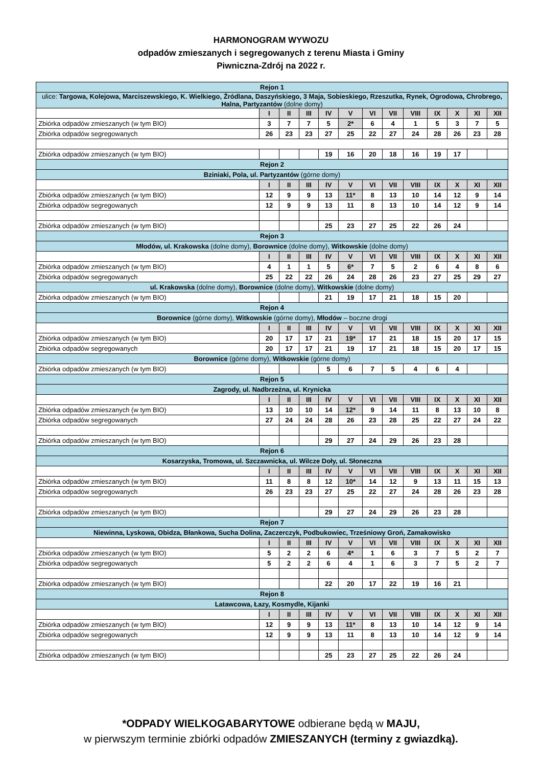HARMONOGRAM WYWOZU
odpadów zmieszanych i segregowanych z terenu Miasta i Gminy
Piwniczna-Zdrój na 2022 r.
| Rejon 1 | | | | | | | | | | | | |
| ulice: Targowa, Kolejowa, Marciszewskiego, K. Wielkiego, Źródlana, Daszyńskiego, 3 Maja, Sobieskiego, Rzeszutka, Rynek, Ogrodowa, Chrobrego, Halna, Partyzantów (dolne domy) | | | | | | | | | | | | |
| | I | II | III | IV | V | VI | VII | VIII | IX | X | XI | XII |
| Zbiórka odpadów zmieszanych (w tym BIO) | 3 | 7 | 7 | 5 | 2* | 6 | 4 | 1 | 5 | 3 | 7 | 5 |
| Zbiórka odpadów segregowanych | 26 | 23 | 23 | 27 | 25 | 22 | 27 | 24 | 28 | 26 | 23 | 28 |
| Zbiórka odpadów zmieszanych (w tym BIO) | | | | 19 | 16 | 20 | 18 | 16 | 19 | 17 | | |
| Rejon 2 | | | | | | | | | | | | |
| Bziniaki, Pola, ul. Partyzantów (górne domy) | | | | | | | | | | | | |
| | I | II | III | IV | V | VI | VII | VIII | IX | X | XI | XII |
| Zbiórka odpadów zmieszanych (w tym BIO) | 12 | 9 | 9 | 13 | 11* | 8 | 13 | 10 | 14 | 12 | 9 | 14 |
| Zbiórka odpadów segregowanych | 12 | 9 | 9 | 13 | 11 | 8 | 13 | 10 | 14 | 12 | 9 | 14 |
| Zbiórka odpadów zmieszanych (w tym BIO) | | | | 25 | 23 | 27 | 25 | 22 | 26 | 24 | | |
| Rejon 3 | | | | | | | | | | | | |
| Młodów, ul. Krakowska (dolne domy), Borownice (dolne domy), Witkowskie (dolne domy) | | | | | | | | | | | | |
| | I | II | III | IV | V | VI | VII | VIII | IX | X | XI | XII |
| Zbiórka odpadów zmieszanych (w tym BIO) | 4 | 1 | 1 | 5 | 6* | 7 | 5 | 2 | 6 | 4 | 8 | 6 |
| Zbiórka odpadów segregowanych | 25 | 22 | 22 | 26 | 24 | 28 | 26 | 23 | 27 | 25 | 29 | 27 |
| ul. Krakowska (dolne domy), Borownice (dolne domy), Witkowskie (dolne domy) | | | | | | | | | | | | |
| Zbiórka odpadów zmieszanych (w tym BIO) | | | | 21 | 19 | 17 | 21 | 18 | 15 | 20 | | |
| Rejon 4 | | | | | | | | | | | | |
| Borownice (górne domy), Witkowskie (górne domy), Młodów – boczne drogi | | | | | | | | | | | | |
| | I | II | III | IV | V | VI | VII | VIII | IX | X | XI | XII |
| Zbiórka odpadów zmieszanych (w tym BIO) | 20 | 17 | 17 | 21 | 19* | 17 | 21 | 18 | 15 | 20 | 17 | 15 |
| Zbiórka odpadów segregowanych | 20 | 17 | 17 | 21 | 19 | 17 | 21 | 18 | 15 | 20 | 17 | 15 |
| Borownice (górne domy), Witkowskie (górne domy) | | | | | | | | | | | | |
| Zbiórka odpadów zmieszanych (w tym BIO) | | | | 5 | 6 | 7 | 5 | 4 | 6 | 4 | | |
| Rejon 5 | | | | | | | | | | | | |
| Zagrody, ul. Nadbrzeżna, ul. Krynicka | | | | | | | | | | | | |
| | I | II | III | IV | V | VI | VII | VIII | IX | X | XI | XII |
| Zbiórka odpadów zmieszanych (w tym BIO) | 13 | 10 | 10 | 14 | 12* | 9 | 14 | 11 | 8 | 13 | 10 | 8 |
| Zbiórka odpadów segregowanych | 27 | 24 | 24 | 28 | 26 | 23 | 28 | 25 | 22 | 27 | 24 | 22 |
| Zbiórka odpadów zmieszanych (w tym BIO) | | | | 29 | 27 | 24 | 29 | 26 | 23 | 28 | | |
| Rejon 6 | | | | | | | | | | | | |
| Kosarzyska, Tromowa, ul. Szczawnicka, ul. Wilcze Doły, ul. Słoneczna | | | | | | | | | | | | |
| | I | II | III | IV | V | VI | VII | VIII | IX | X | XI | XII |
| Zbiórka odpadów zmieszanych (w tym BIO) | 11 | 8 | 8 | 12 | 10* | 14 | 12 | 9 | 13 | 11 | 15 | 13 |
| Zbiórka odpadów segregowanych | 26 | 23 | 23 | 27 | 25 | 22 | 27 | 24 | 28 | 26 | 23 | 28 |
| Zbiórka odpadów zmieszanych (w tym BIO) | | | | 29 | 27 | 24 | 29 | 26 | 23 | 28 | | |
| Rejon 7 | | | | | | | | | | | | |
| Niewinna, Lyskowa, Obidza, Błankowa, Sucha Dolina, Zaczerczyk, Podbukowiec, Trześniowy Groń, Zamakowisko | | | | | | | | | | | | |
| | I | II | III | IV | V | VI | VII | VIII | IX | X | XI | XII |
| Zbiórka odpadów zmieszanych (w tym BIO) | 5 | 2 | 2 | 6 | 4* | 1 | 6 | 3 | 7 | 5 | 2 | 7 |
| Zbiórka odpadów segregowanych | 5 | 2 | 2 | 6 | 4 | 1 | 6 | 3 | 7 | 5 | 2 | 7 |
| Zbiórka odpadów zmieszanych (w tym BIO) | | | | 22 | 20 | 17 | 22 | 19 | 16 | 21 | | |
| Rejon 8 | | | | | | | | | | | | |
| Latawcowa, Łazy, Kosmydle, Kijanki | | | | | | | | | | | | |
| | I | II | III | IV | V | VI | VII | VIII | IX | X | XI | XII |
| Zbiórka odpadów zmieszanych (w tym BIO) | 12 | 9 | 9 | 13 | 11* | 8 | 13 | 10 | 14 | 12 | 9 | 14 |
| Zbiórka odpadów segregowanych | 12 | 9 | 9 | 13 | 11 | 8 | 13 | 10 | 14 | 12 | 9 | 14 |
| Zbiórka odpadów zmieszanych (w tym BIO) | | | | 25 | 23 | 27 | 25 | 22 | 26 | 24 | | |
*ODPADY WIELKOGABARYTOWE odbierane będą w MAJU,
w pierwszym terminie zbiórki odpadów ZMIESZANYCH (terminy z gwiazdką).